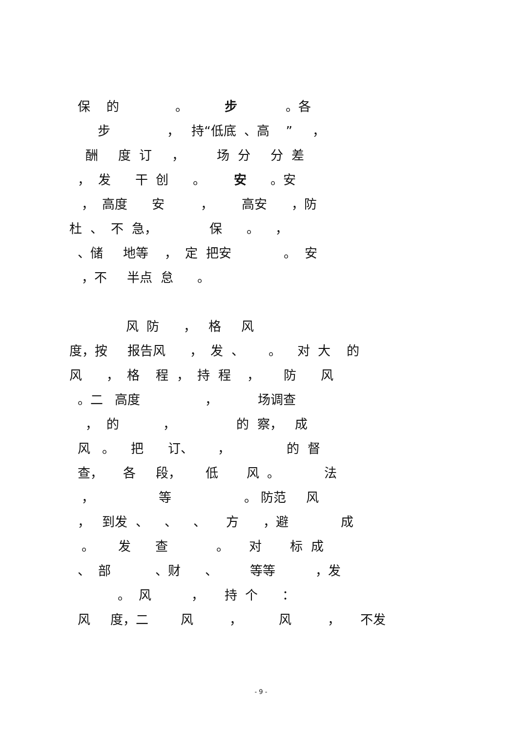保 的 。 步 。各
步 ， 持“低底 、高 ” ，
酬 度 订 ， 场 分 分 差
， 发 干 创 。 安 。安
， 高度 安 ， 高安 ，防
杜 、 不 急， 保 。 ，
、储 地等 ， 定 把安 。 安
，不 半点 怠 。
风 防 ， 格 风
度，按 报告风 ， 发 、 。 对 大 的
风 ， 格 程 ， 持 程 ， 防 风
。二 高度 ， 场调查
， 的 ， 的 察， 成
风 。 把 订、 ， 的 督
查， 各 段， 低 风 。 法
， 等 。 防范 风
， 到发 、 、 、 方 ，避 成
。 发 查 。 对 标 成
、 部 、财 、 等等 ，发
。 风 ， 持 个 ：
风 度，二 风 ， 风 ， 不发
- 9 -